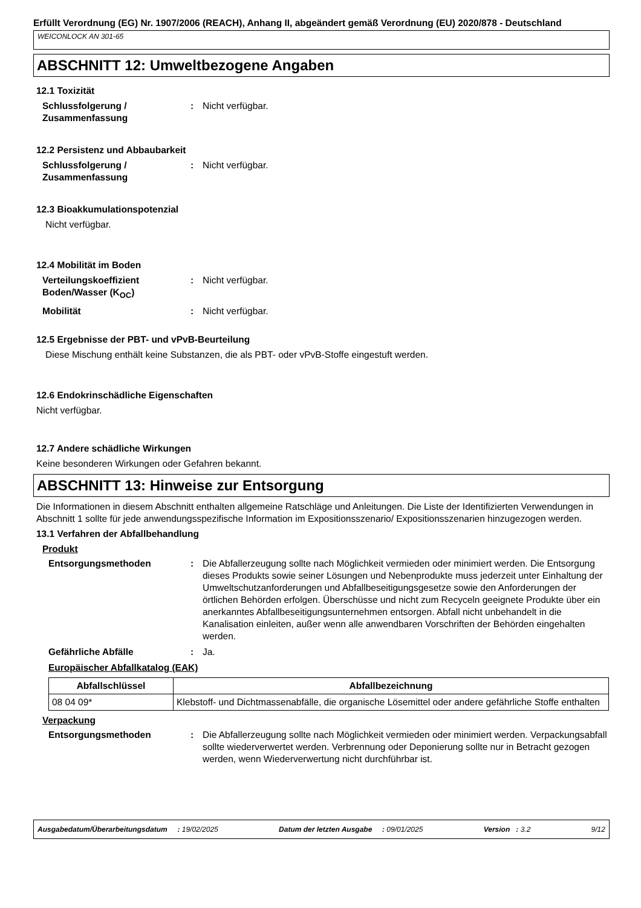Erfüllt Verordnung (EG) Nr. 1907/2006 (REACH), Anhang II, abgeändert gemäß Verordnung (EU) 2020/878 - Deutschland
WEICONLOCK AN 301-65
ABSCHNITT 12: Umweltbezogene Angaben
12.1 Toxizität
Schlussfolgerung / Zusammenfassung
: Nicht verfügbar.
12.2 Persistenz und Abbaubarkeit
Schlussfolgerung / Zusammenfassung
: Nicht verfügbar.
12.3 Bioakkumulationspotenzial
Nicht verfügbar.
12.4 Mobilität im Boden
Verteilungskoeffizient Boden/Wasser (K<sub>OC</sub>)
: Nicht verfügbar.
Mobilität : Nicht verfügbar.
12.5 Ergebnisse der PBT- und vPvB-Beurteilung
Diese Mischung enthält keine Substanzen, die als PBT- oder vPvB-Stoffe eingestuft werden.
12.6 Endokrinschädliche Eigenschaften
Nicht verfügbar.
12.7 Andere schädliche Wirkungen
Keine besonderen Wirkungen oder Gefahren bekannt.
ABSCHNITT 13: Hinweise zur Entsorgung
Die Informationen in diesem Abschnitt enthalten allgemeine Ratschläge und Anleitungen. Die Liste der Identifizierten Verwendungen in Abschnitt 1 sollte für jede anwendungsspezifische Information im Expositionsszenario/ Expositionsszenarien hinzugezogen werden.
13.1 Verfahren der Abfallbehandlung
Produkt
Entsorgungsmethoden : Die Abfallerzeugung sollte nach Möglichkeit vermieden oder minimiert werden. Die Entsorgung dieses Produkts sowie seiner Lösungen und Nebenprodukte muss jederzeit unter Einhaltung der Umweltschutzanforderungen und Abfallbeseitigungsgesetze sowie den Anforderungen der örtlichen Behörden erfolgen. Überschüsse und nicht zum Recyceln geeignete Produkte über ein anerkanntes Abfallbeseitigungsunternehmen entsorgen. Abfall nicht unbehandelt in die Kanalisation einleiten, außer wenn alle anwendbaren Vorschriften der Behörden eingehalten werden.
Gefährliche Abfälle : Ja.
Europäischer Abfallkatalog (EAK)
| Abfallschlüssel | Abfallbezeichnung |
| --- | --- |
| 08 04 09* | Klebstoff- und Dichtmassenabfälle, die organische Lösemittel oder andere gefährliche Stoffe enthalten |
Verpackung
Entsorgungsmethoden : Die Abfallerzeugung sollte nach Möglichkeit vermieden oder minimiert werden. Verpackungsabfall sollte wiederverwertet werden. Verbrennung oder Deponierung sollte nur in Betracht gezogen werden, wenn Wiederverwertung nicht durchführbar ist.
Ausgabedatum/Überarbeitungsdatum : 19/02/2025 Datum der letzten Ausgabe : 09/01/2025 Version : 3.2 9/12